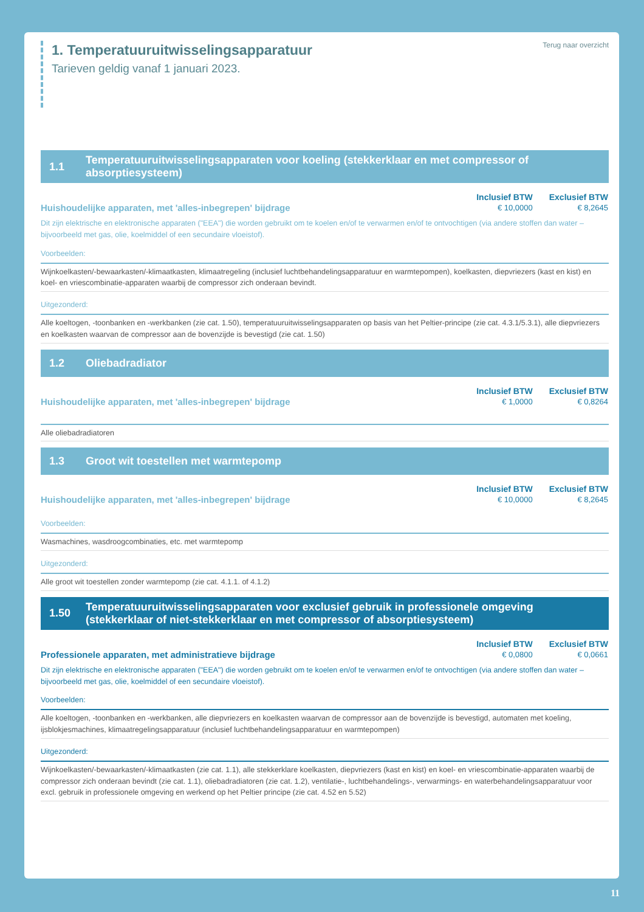1. Temperatuuruitwisselingsapparatuur
Tarieven geldig vanaf 1 januari 2023.
Terug naar overzicht
1.1 Temperatuuruitwisselingsapparaten voor koeling (stekkerklaar en met compressor of absorptiesysteem)
Huishoudelijke apparaten, met 'alles-inbegrepen' bijdrage
| Inclusief BTW | Exclusief BTW |
| --- | --- |
| € 10,0000 | € 8,2645 |
Dit zijn elektrische en elektronische apparaten ("EEA") die worden gebruikt om te koelen en/of te verwarmen en/of te ontvochtigen (via andere stoffen dan water – bijvoorbeeld met gas, olie, koelmiddel of een secundaire vloeistof).
Voorbeelden:
Wijnkoelkasten/-bewaarkasten/-klimaatkasten, klimaatregeling (inclusief luchtbehandelingsapparatuur en warmtepompen), koelkasten, diepvriezers (kast en kist) en koel- en vriescombinatie-apparaten waarbij de compressor zich onderaan bevindt.
Uitgezonderd:
Alle koeltogen, -toonbanken en -werkbanken (zie cat. 1.50), temperatuuruitwisselingsapparaten op basis van het Peltier-principe (zie cat. 4.3.1/5.3.1), alle diepvriezers en koelkasten waarvan de compressor aan de bovenzijde is bevestigd (zie cat. 1.50)
1.2 Oliebadradiator
Huishoudelijke apparaten, met 'alles-inbegrepen' bijdrage
| Inclusief BTW | Exclusief BTW |
| --- | --- |
| € 1,0000 | € 0,8264 |
Alle oliebadradiatoren
1.3 Groot wit toestellen met warmtepomp
Huishoudelijke apparaten, met 'alles-inbegrepen' bijdrage
| Inclusief BTW | Exclusief BTW |
| --- | --- |
| € 10,0000 | € 8,2645 |
Voorbeelden:
Wasmachines, wasdroogcombinaties, etc. met warmtepomp
Uitgezonderd:
Alle groot wit toestellen zonder warmtepomp (zie cat. 4.1.1. of 4.1.2)
1.50 Temperatuuruitwisselingsapparaten voor exclusief gebruik in professionele omgeving (stekkerklaar of niet-stekkerklaar en met compressor of absorptiesysteem)
Professionele apparaten, met administratieve bijdrage
| Inclusief BTW | Exclusief BTW |
| --- | --- |
| € 0,0800 | € 0,0661 |
Dit zijn elektrische en elektronische apparaten ("EEA") die worden gebruikt om te koelen en/of te verwarmen en/of te ontvochtigen (via andere stoffen dan water – bijvoorbeeld met gas, olie, koelmiddel of een secundaire vloeistof).
Voorbeelden:
Alle koeltogen, -toonbanken en -werkbanken, alle diepvriezers en koelkasten waarvan de compressor aan de bovenzijde is bevestigd, automaten met koeling, ijsblokjesmachines, klimaatregelingsapparatuur (inclusief luchtbehandelingsapparatuur en warmtepompen)
Uitgezonderd:
Wijnkoelkasten/-bewaarkasten/-klimaatkasten (zie cat. 1.1), alle stekkerklare koelkasten, diepvriezers (kast en kist) en koel- en vriescombinatie-apparaten waarbij de compressor zich onderaan bevindt (zie cat. 1.1), oliebadradiatoren (zie cat. 1.2), ventilatie-, luchtbehandelings-, verwarmings- en waterbehandelingsapparatuur voor excl. gebruik in professionele omgeving en werkend op het Peltier principe (zie cat. 4.52 en 5.52)
11